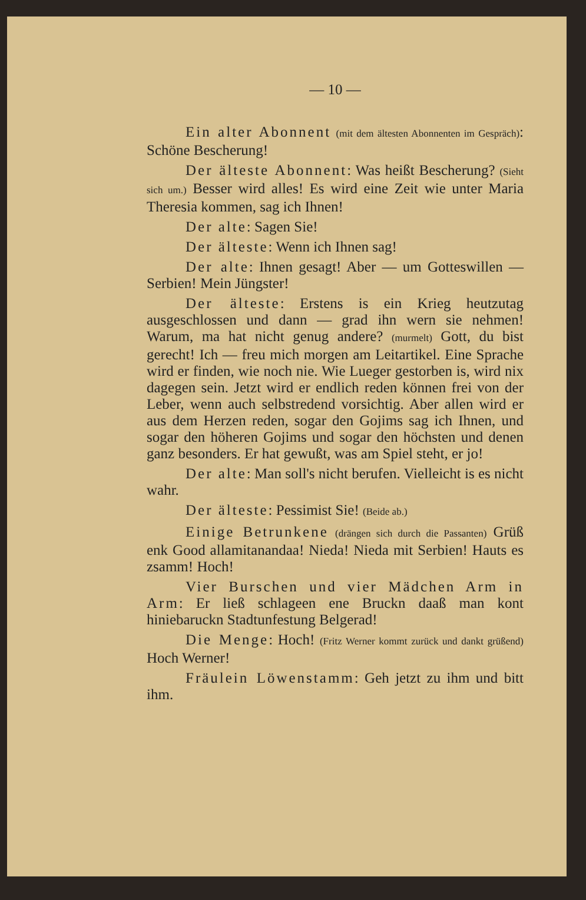— 10 —
Ein alter Abonnent (mit dem ältesten Abonnenten im Gespräch): Schöne Bescherung!
Der älteste Abonnent: Was heißt Bescherung? (Sieht sich um.) Besser wird alles! Es wird eine Zeit wie unter Maria Theresia kommen, sag ich Ihnen!
Der alte: Sagen Sie!
Der älteste: Wenn ich Ihnen sag!
Der alte: Ihnen gesagt! Aber — um Gotteswillen — Serbien! Mein Jüngster!
Der älteste: Erstens is ein Krieg heutzutag ausgeschlossen und dann — grad ihn wern sie nehmen! Warum, ma hat nicht genug andere? (murmelt) Gott, du bist gerecht! Ich — freu mich morgen am Leitartikel. Eine Sprache wird er finden, wie noch nie. Wie Lueger gestorben is, wird nix dagegen sein. Jetzt wird er endlich reden können frei von der Leber, wenn auch selbstredend vorsichtig. Aber allen wird er aus dem Herzen reden, sogar den Gojims sag ich Ihnen, und sogar den höheren Gojims und sogar den höchsten und denen ganz besonders. Er hat gewußt, was am Spiel steht, er jo!
Der alte: Man soll's nicht berufen. Vielleicht is es nicht wahr.
Der älteste: Pessimist Sie! (Beide ab.)
Einige Betrunkene (drängen sich durch die Passanten) Grüß enk Good allamitanandaa! Nieda! Nieda mit Serbien! Hauts es zsamm! Hoch!
Vier Burschen und vier Mädchen Arm in Arm: Er ließ schlageen ene Bruckn daaß man kont hiniebaruckn Stadtunfestung Belgerad!
Die Menge: Hoch! (Fritz Werner kommt zurück und dankt grüßend) Hoch Werner!
Fräulein Löwenstamm: Geh jetzt zu ihm und bitt ihm.